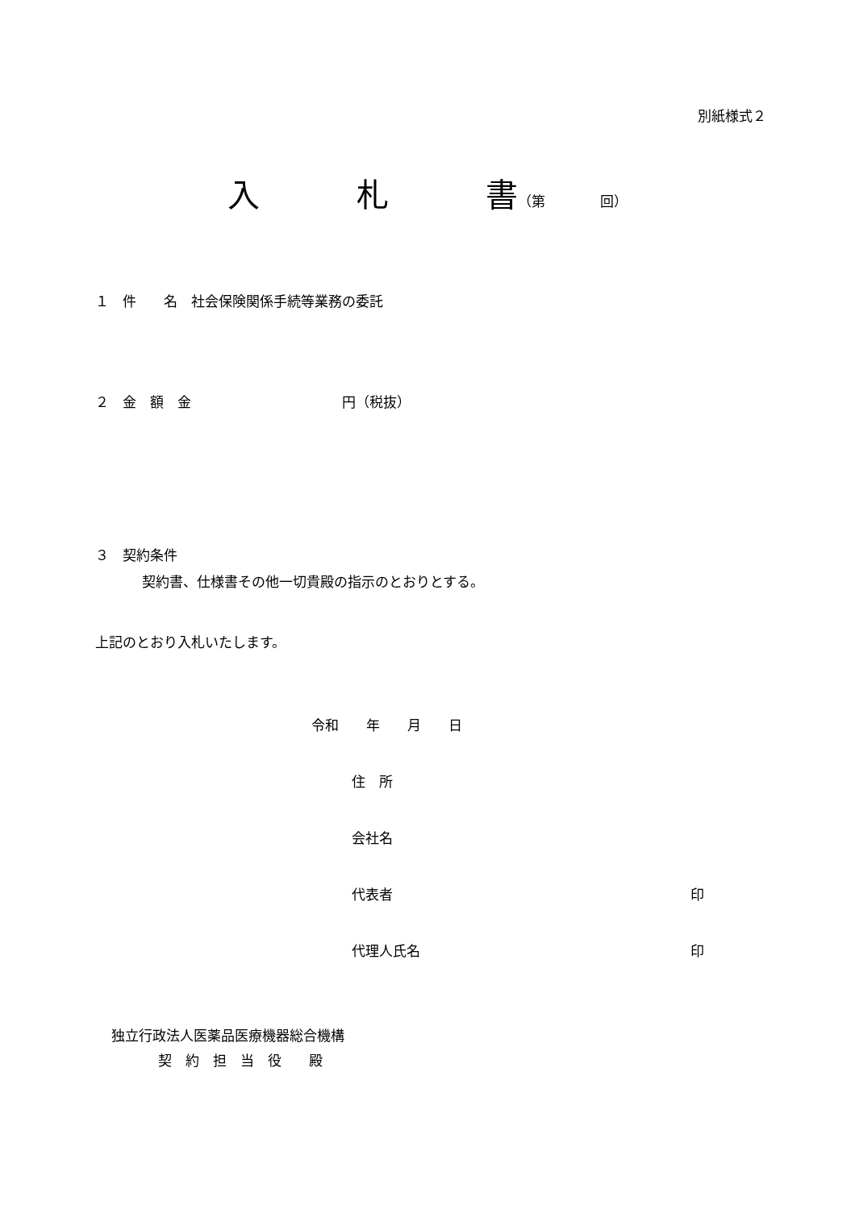別紙様式２
入　　　札　　　書（第　　　　回）
１　件　　名　社会保険関係手続等業務の委託
２　金　額　金　　　　　　　　　　　円（税抜）
３　契約条件
契約書、仕様書その他一切貴殿の指示のとおりとする。
上記のとおり入札いたします。
令和　　年　　月　　日
住　所
会社名
代表者 印
代理人氏名 印
独立行政法人医薬品医療機器総合機構
契　約　担　当　役　　殿